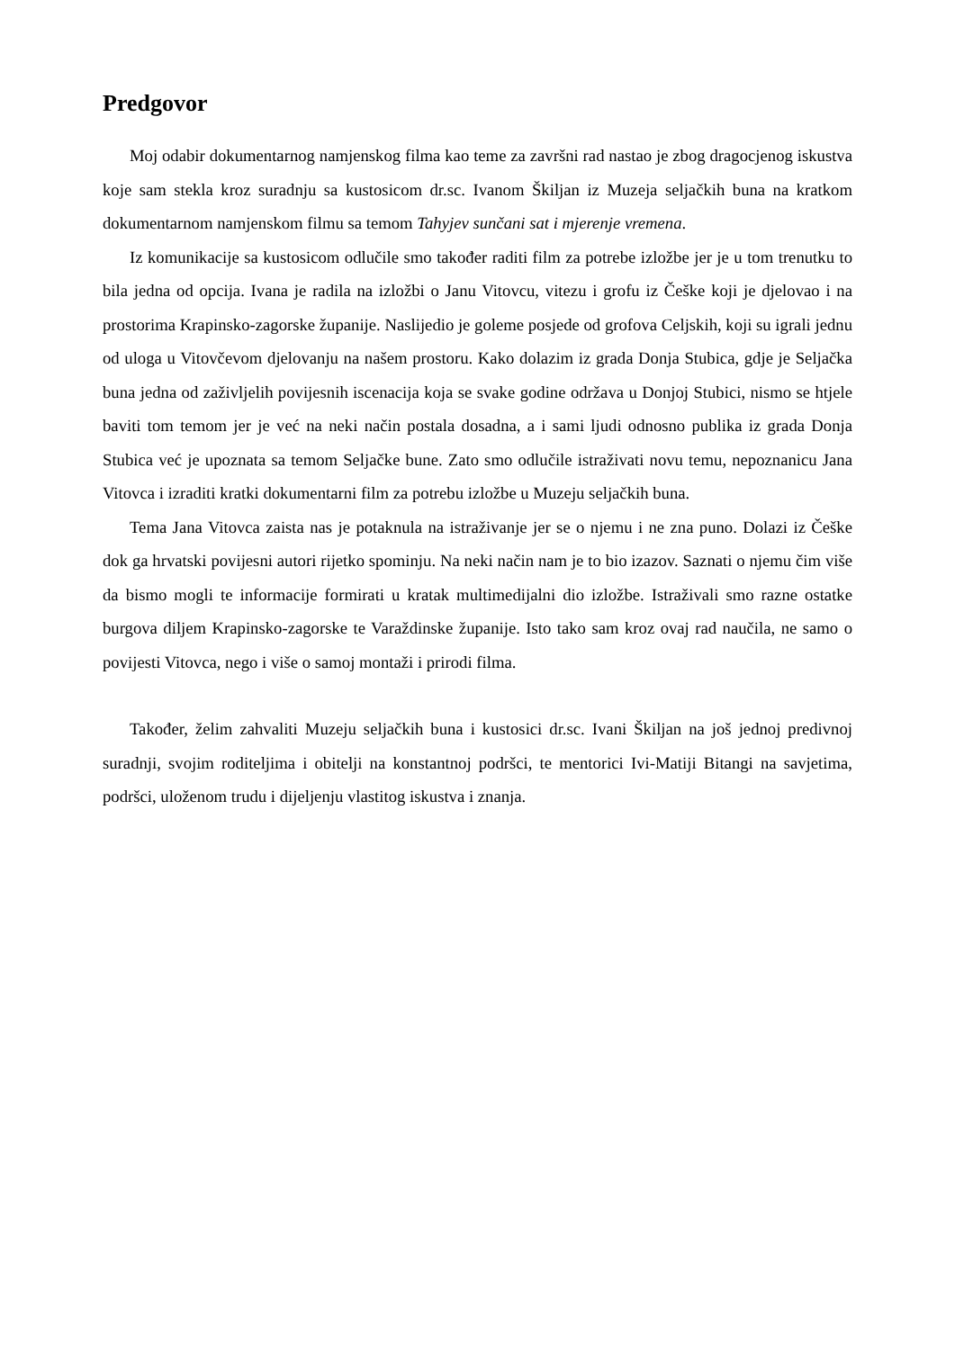Predgovor
Moj odabir dokumentarnog namjenskog filma kao teme za završni rad nastao je zbog dragocjenog iskustva koje sam stekla kroz suradnju sa kustosicom dr.sc. Ivanom Škiljan iz Muzeja seljačkih buna na kratkom dokumentarnom namjenskom filmu sa temom Tahyjev sunčani sat i mjerenje vremena.
Iz komunikacije sa kustosicom odlučile smo također raditi film za potrebe izložbe jer je u tom trenutku to bila jedna od opcija. Ivana je radila na izložbi o Janu Vitovcu, vitezu i grofu iz Češke koji je djelovao i na prostorima Krapinsko-zagorske županije. Naslijedio je goleme posjede od grofova Celjskih, koji su igrali jednu od uloga u Vitovčevom djelovanju na našem prostoru. Kako dolazim iz grada Donja Stubica, gdje je Seljačka buna jedna od zaživljelih povijesnih iscenacija koja se svake godine održava u Donjoj Stubici, nismo se htjele baviti tom temom jer je već na neki način postala dosadna, a i sami ljudi odnosno publika iz grada Donja Stubica već je upoznata sa temom Seljačke bune. Zato smo odlučile istraživati novu temu, nepoznanicu Jana Vitovca i izraditi kratki dokumentarni film za potrebu izložbe u Muzeju seljačkih buna.
Tema Jana Vitovca zaista nas je potaknula na istraživanje jer se o njemu i ne zna puno. Dolazi iz Češke dok ga hrvatski povijesni autori rijetko spominju. Na neki način nam je to bio izazov. Saznati o njemu čim više da bismo mogli te informacije formirati u kratak multimedijalni dio izložbe. Istraživali smo razne ostatke burgova diljem Krapinsko-zagorske te Varaždinske županije. Isto tako sam kroz ovaj rad naučila, ne samo o povijesti Vitovca, nego i više o samoj montaži i prirodi filma.
Također, želim zahvaliti Muzeju seljačkih buna i kustosici dr.sc. Ivani Škiljan na još jednoj predivnoj suradnji, svojim roditeljima i obitelji na konstantnoj podršci, te mentorici Ivi-Matiji Bitangi na savjetima, podršci, uloženom trudu i dijeljenju vlastitog iskustva i znanja.